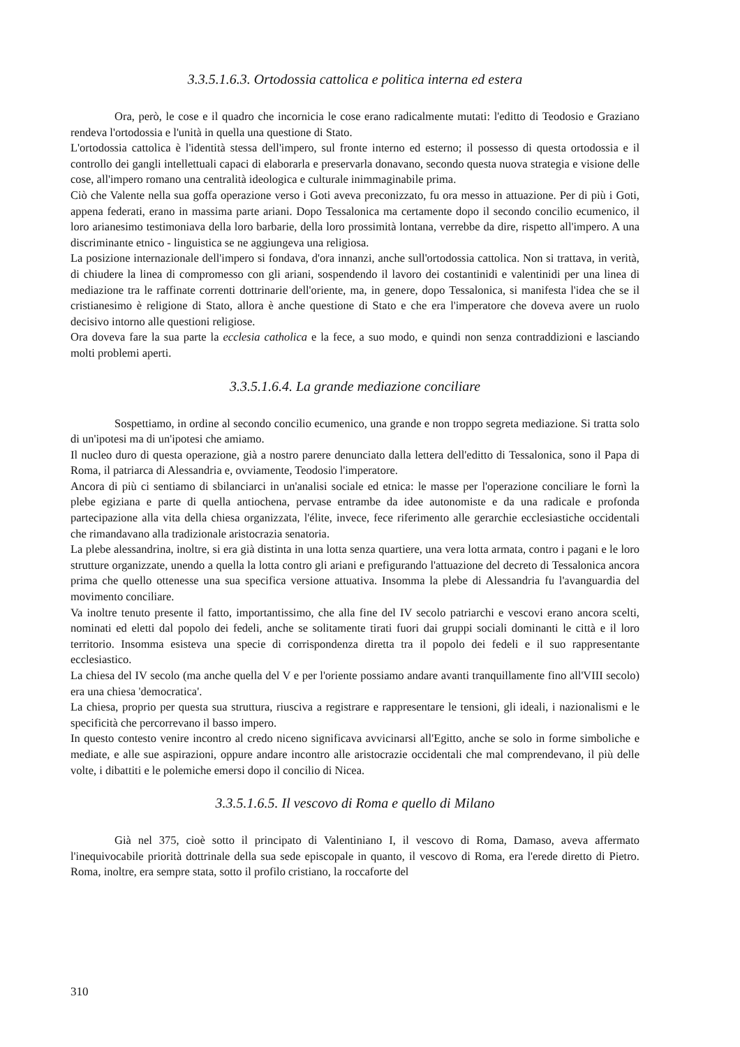3.3.5.1.6.3. Ortodossia cattolica e politica interna ed estera
Ora, però, le cose e il quadro che incornicia le cose erano radicalmente mutati: l'editto di Teodosio e Graziano rendeva l'ortodossia e l'unità in quella una questione di Stato.
L'ortodossia cattolica è l'identità stessa dell'impero, sul fronte interno ed esterno; il possesso di questa ortodossia e il controllo dei gangli intellettuali capaci di elaborarla e preservarla donavano, secondo questa nuova strategia e visione delle cose, all'impero romano una centralità ideologica e culturale inimmaginabile prima.
Ciò che Valente nella sua goffa operazione verso i Goti aveva preconizzato, fu ora messo in attuazione. Per di più i Goti, appena federati, erano in massima parte ariani. Dopo Tessalonica ma certamente dopo il secondo concilio ecumenico, il loro arianesimo testimoniava della loro barbarie, della loro prossimità lontana, verrebbe da dire, rispetto all'impero. A una discriminante etnico - linguistica se ne aggiungeva una religiosa.
La posizione internazionale dell'impero si fondava, d'ora innanzi, anche sull'ortodossia cattolica. Non si trattava, in verità, di chiudere la linea di compromesso con gli ariani, sospendendo il lavoro dei costantinidi e valentinidi per una linea di mediazione tra le raffinate correnti dottrinarie dell'oriente, ma, in genere, dopo Tessalonica, si manifesta l'idea che se il cristianesimo è religione di Stato, allora è anche questione di Stato e che era l'imperatore che doveva avere un ruolo decisivo intorno alle questioni religiose.
Ora doveva fare la sua parte la ecclesia catholica e la fece, a suo modo, e quindi non senza contraddizioni e lasciando molti problemi aperti.
3.3.5.1.6.4. La grande mediazione conciliare
Sospettiamo, in ordine al secondo concilio ecumenico, una grande e non troppo segreta mediazione. Si tratta solo di un'ipotesi ma di un'ipotesi che amiamo.
Il nucleo duro di questa operazione, già a nostro parere denunciato dalla lettera dell'editto di Tessalonica, sono il Papa di Roma, il patriarca di Alessandria e, ovviamente, Teodosio l'imperatore.
Ancora di più ci sentiamo di sbilanciarci in un'analisi sociale ed etnica: le masse per l'operazione conciliare le fornì la plebe egiziana e parte di quella antiochena, pervase entrambe da idee autonomiste e da una radicale e profonda partecipazione alla vita della chiesa organizzata, l'élite, invece, fece riferimento alle gerarchie ecclesiastiche occidentali che rimandavano alla tradizionale aristocrazia senatoria.
La plebe alessandrina, inoltre, si era già distinta in una lotta senza quartiere, una vera lotta armata, contro i pagani e le loro strutture organizzate, unendo a quella la lotta contro gli ariani e prefigurando l'attuazione del decreto di Tessalonica ancora prima che quello ottenesse una sua specifica versione attuativa. Insomma la plebe di Alessandria fu l'avanguardia del movimento conciliare.
Va inoltre tenuto presente il fatto, importantissimo, che alla fine del IV secolo patriarchi e vescovi erano ancora scelti, nominati ed eletti dal popolo dei fedeli, anche se solitamente tirati fuori dai gruppi sociali dominanti le città e il loro territorio. Insomma esisteva una specie di corrispondenza diretta tra il popolo dei fedeli e il suo rappresentante ecclesiastico.
La chiesa del IV secolo (ma anche quella del V e per l'oriente possiamo andare avanti tranquillamente fino all'VIII secolo) era una chiesa 'democratica'.
La chiesa, proprio per questa sua struttura, riusciva a registrare e rappresentare le tensioni, gli ideali, i nazionalismi e le specificità che percorrevano il basso impero.
In questo contesto venire incontro al credo niceno significava avvicinarsi all'Egitto, anche se solo in forme simboliche e mediate, e alle sue aspirazioni, oppure andare incontro alle aristocrazie occidentali che mal comprendevano, il più delle volte, i dibattiti e le polemiche emersi dopo il concilio di Nicea.
3.3.5.1.6.5. Il vescovo di Roma e quello di Milano
Già nel 375, cioè sotto il principato di Valentiniano I, il vescovo di Roma, Damaso, aveva affermato l'inequivocabile priorità dottrinale della sua sede episcopale in quanto, il vescovo di Roma, era l'erede diretto di Pietro. Roma, inoltre, era sempre stata, sotto il profilo cristiano, la roccaforte del
310